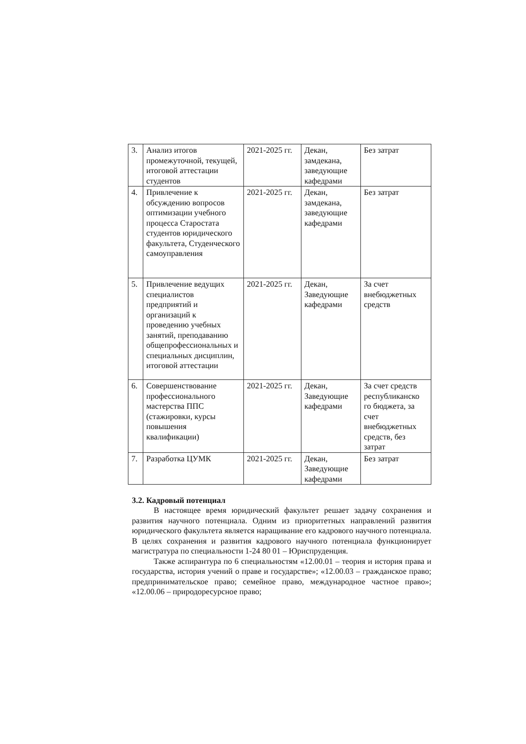| 3. | Анализ итогов промежуточной, текущей, итоговой аттестации студентов | 2021-2025 гг. | Декан, замдекана, заведующие кафедрами | Без затрат |
| 4. | Привлечение к обсуждению вопросов оптимизации учебного процесса Старостата студентов юридического факультета, Студенческого самоуправления | 2021-2025 гг. | Декан, замдекана, заведующие кафедрами | Без затрат |
| 5. | Привлечение ведущих специалистов предприятий и организаций к проведению учебных занятий, преподаванию общепрофессиональных и специальных дисциплин, итоговой аттестации | 2021-2025 гг. | Декан, Заведующие кафедрами | За счет внебюджетных средств |
| 6. | Совершенствование профессионального мастерства ППС (стажировки, курсы повышения квалификации) | 2021-2025 гг. | Декан, Заведующие кафедрами | За счет средств республиканско го бюджета, за счет внебюджетных средств, без затрат |
| 7. | Разработка ЦУМК | 2021-2025 гг. | Декан, Заведующие кафедрами | Без затрат |
3.2. Кадровый потенциал
В настоящее время юридический факультет решает задачу сохранения и развития научного потенциала. Одним из приоритетных направлений развития юридического факультета является наращивание его кадрового научного потенциала. В целях сохранения и развития кадрового научного потенциала функционирует магистратура по специальности 1-24 80 01 – Юриспруденция.
Также аспирантура по 6 специальностям «12.00.01 – теория и история права и государства, история учений о праве и государстве»; «12.00.03 – гражданское право; предпринимательское право; семейное право, международное частное право»; «12.00.06 – природоресурсное право;